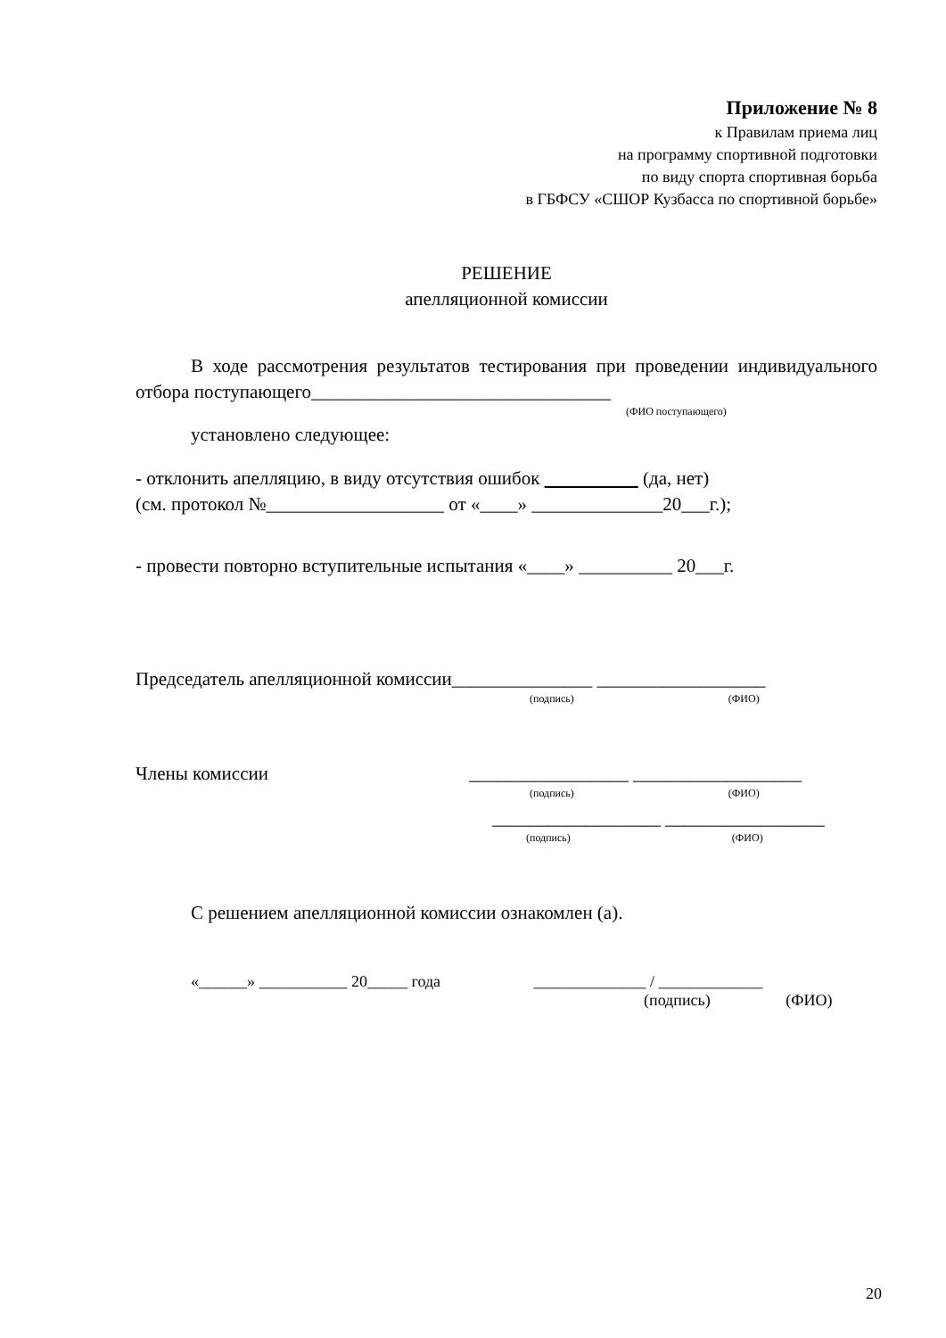Приложение № 8
к Правилам приема лиц
на программу спортивной подготовки
по виду спорта спортивная борьба
в ГБФСУ «СШОР Кузбасса по спортивной борьбе»
РЕШЕНИЕ
апелляционной комиссии
В ходе рассмотрения результатов тестирования при проведении индивидуального отбора поступающего________________________________
(ФИО поступающего)
установлено следующее:
- отклонить апелляцию, в виду отсутствия ошибок (да, нет)
(см. протокол №___________________ от «____» ______________20___г.);
- провести повторно вступительные испытания «____» __________ 20___г.
Председатель апелляционной комиссии_______________ __________________
(подпись) (ФИО)
Члены комиссии _________________ __________________
(подпись) (ФИО)
__________________ _________________
(подпись) (ФИО)
С решением апелляционной комиссии ознакомлен (а).
«______» ___________ 20_____ года ______________ / _____________
(подпись) (ФИО)
20